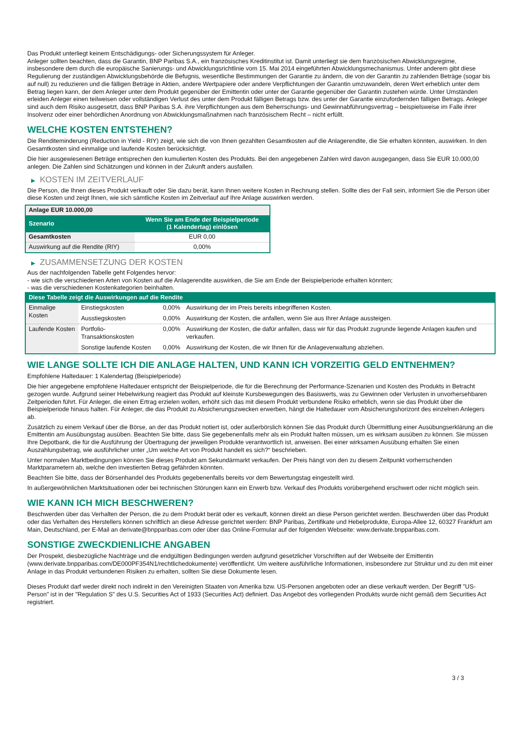Das Produkt unterliegt keinem Entschädigungs- oder Sicherungssystem für Anleger.
Anleger sollten beachten, dass die Garantin, BNP Paribas S.A., ein französisches Kreditinstitut ist. Damit unterliegt sie dem französischen Abwicklungsregime, insbesondere dem durch die europäische Sanierungs- und Abwicklungsrichtlinie vom 15. Mai 2014 eingeführten Abwicklungsmechanismus. Unter anderem gibt diese Regulierung der zuständigen Abwicklungsbehörde die Befugnis, wesentliche Bestimmungen der Garantie zu ändern, die von der Garantin zu zahlenden Beträge (sogar bis auf null) zu reduzieren und die fälligen Beträge in Aktien, andere Wertpapiere oder andere Verpflichtungen der Garantin umzuwandeln, deren Wert erheblich unter dem Betrag liegen kann, der dem Anleger unter dem Produkt gegenüber der Emittentin oder unter der Garantie gegenüber der Garantin zustehen würde. Unter Umständen erleiden Anleger einen teilweisen oder vollständigen Verlust des unter dem Produkt fälligen Betrags bzw. des unter der Garantie einzufordernden fälligen Betrags. Anleger sind auch dem Risiko ausgesetzt, dass BNP Paribas S.A. ihre Verpflichtungen aus dem Beherrschungs- und Gewinnabführungsvertrag – beispielsweise im Falle ihrer Insolvenz oder einer behördlichen Anordnung von Abwicklungsmaßnahmen nach französischem Recht – nicht erfüllt.
WELCHE KOSTEN ENTSTEHEN?
Die Renditeminderung (Reduction in Yield - RIY) zeigt, wie sich die von Ihnen gezahlten Gesamtkosten auf die Anlagerendite, die Sie erhalten könnten, auswirken. In den Gesamtkosten sind einmalige und laufende Kosten berücksichtigt.
Die hier ausgewiesenen Beträge entsprechen den kumulierten Kosten des Produkts. Bei den angegebenen Zahlen wird davon ausgegangen, dass Sie EUR 10.000,00 anlegen. Die Zahlen sind Schätzungen und können in der Zukunft anders ausfallen.
▶ KOSTEN IM ZEITVERLAUF
Die Person, die Ihnen dieses Produkt verkauft oder Sie dazu berät, kann Ihnen weitere Kosten in Rechnung stellen. Sollte dies der Fall sein, informiert Sie die Person über diese Kosten und zeigt Ihnen, wie sich sämtliche Kosten im Zeitverlauf auf Ihre Anlage auswirken werden.
| Anlage EUR 10.000,00 | |
| --- | --- |
| Szenario | Wenn Sie am Ende der Beispielperiode (1 Kalendertag) einlösen |
| Gesamtkosten | EUR 0,00 |
| Auswirkung auf die Rendite (RIY) | 0,00% |
▶ ZUSAMMENSETZUNG DER KOSTEN
Aus der nachfolgenden Tabelle geht Folgendes hervor:
- wie sich die verschiedenen Arten von Kosten auf die Anlagerendite auswirken, die Sie am Ende der Beispielperiode erhalten könnten;
- was die verschiedenen Kostenkategorien beinhalten.
| Diese Tabelle zeigt die Auswirkungen auf die Rendite | | | |
| --- | --- | --- | --- |
| Einmalige Kosten | Einstiegskosten | 0,00% | Auswirkung der im Preis bereits inbegriffenen Kosten. |
| | Ausstiegskosten | 0,00% | Auswirkung der Kosten, die anfallen, wenn Sie aus Ihrer Anlage aussteigen. |
| Laufende Kosten | Portfolio-Transaktionskosten | 0,00% | Auswirkung der Kosten, die dafür anfallen, dass wir für das Produkt zugrunde liegende Anlagen kaufen und verkaufen. |
| | Sonstige laufende Kosten | 0,00% | Auswirkung der Kosten, die wir Ihnen für die Anlageverwaltung abziehen. |
WIE LANGE SOLLTE ICH DIE ANLAGE HALTEN, UND KANN ICH VORZEITIG GELD ENTNEHMEN?
Empfohlene Haltedauer: 1 Kalendertag (Beispielperiode)
Die hier angegebene empfohlene Haltedauer entspricht der Beispielperiode, die für die Berechnung der Performance-Szenarien und Kosten des Produkts in Betracht gezogen wurde. Aufgrund seiner Hebelwirkung reagiert das Produkt auf kleinste Kursbewegungen des Basiswerts, was zu Gewinnen oder Verlusten in unvorhersehbaren Zeitperioden führt. Für Anleger, die einen Ertrag erzielen wollen, erhöht sich das mit diesem Produkt verbundene Risiko erheblich, wenn sie das Produkt über die Beispielperiode hinaus halten. Für Anleger, die das Produkt zu Absicherungszwecken erwerben, hängt die Haltedauer vom Absicherungshorizont des einzelnen Anlegers ab.
Zusätzlich zu einem Verkauf über die Börse, an der das Produkt notiert ist, oder außerbörslich können Sie das Produkt durch Übermittlung einer Ausübungserklärung an die Emittentin am Ausübungstag ausüben. Beachten Sie bitte, dass Sie gegebenenfalls mehr als ein Produkt halten müssen, um es wirksam ausüben zu können. Sie müssen Ihre Depotbank, die für die Ausführung der Übertragung der jeweiligen Produkte verantwortlich ist, anweisen. Bei einer wirksamen Ausübung erhalten Sie einen Auszahlungsbetrag, wie ausführlicher unter „Um welche Art von Produkt handelt es sich?“ beschrieben.
Unter normalen Marktbedingungen können Sie dieses Produkt am Sekundärmarkt verkaufen. Der Preis hängt von den zu diesem Zeitpunkt vorherrschenden Marktparametern ab, welche den investierten Betrag gefährden könnten.
Beachten Sie bitte, dass der Börsenhandel des Produkts gegebenenfalls bereits vor dem Bewertungstag eingestellt wird.
In außergewöhnlichen Marktsituationen oder bei technischen Störungen kann ein Erwerb bzw. Verkauf des Produkts vorübergehend erschwert oder nicht möglich sein.
WIE KANN ICH MICH BESCHWEREN?
Beschwerden über das Verhalten der Person, die zu dem Produkt berät oder es verkauft, können direkt an diese Person gerichtet werden. Beschwerden über das Produkt oder das Verhalten des Herstellers können schriftlich an diese Adresse gerichtet werden: BNP Paribas, Zertifikate und Hebelprodukte, Europa-Allee 12, 60327 Frankfurt am Main, Deutschland, per E-Mail an derivate@bnpparibas.com oder über das Online-Formular auf der folgenden Webseite: www.derivate.bnpparibas.com.
SONSTIGE ZWECKDIENLICHE ANGABEN
Der Prospekt, diesbezügliche Nachträge und die endgültigen Bedingungen werden aufgrund gesetzlicher Vorschriften auf der Webseite der Emittentin (www.derivate.bnpparibas.com/DE000PF354N1/rechtlichedokumente) veröffentlicht. Um weitere ausführliche Informationen, insbesondere zur Struktur und zu den mit einer Anlage in das Produkt verbundenen Risiken zu erhalten, sollten Sie diese Dokumente lesen.
Dieses Produkt darf weder direkt noch indirekt in den Vereinigten Staaten von Amerika bzw. US-Personen angeboten oder an diese verkauft werden. Der Begriff "US-Person" ist in der "Regulation S" des U.S. Securities Act of 1933 (Securities Act) definiert. Das Angebot des vorliegenden Produkts wurde nicht gemäß dem Securities Act registriert.
3 / 3